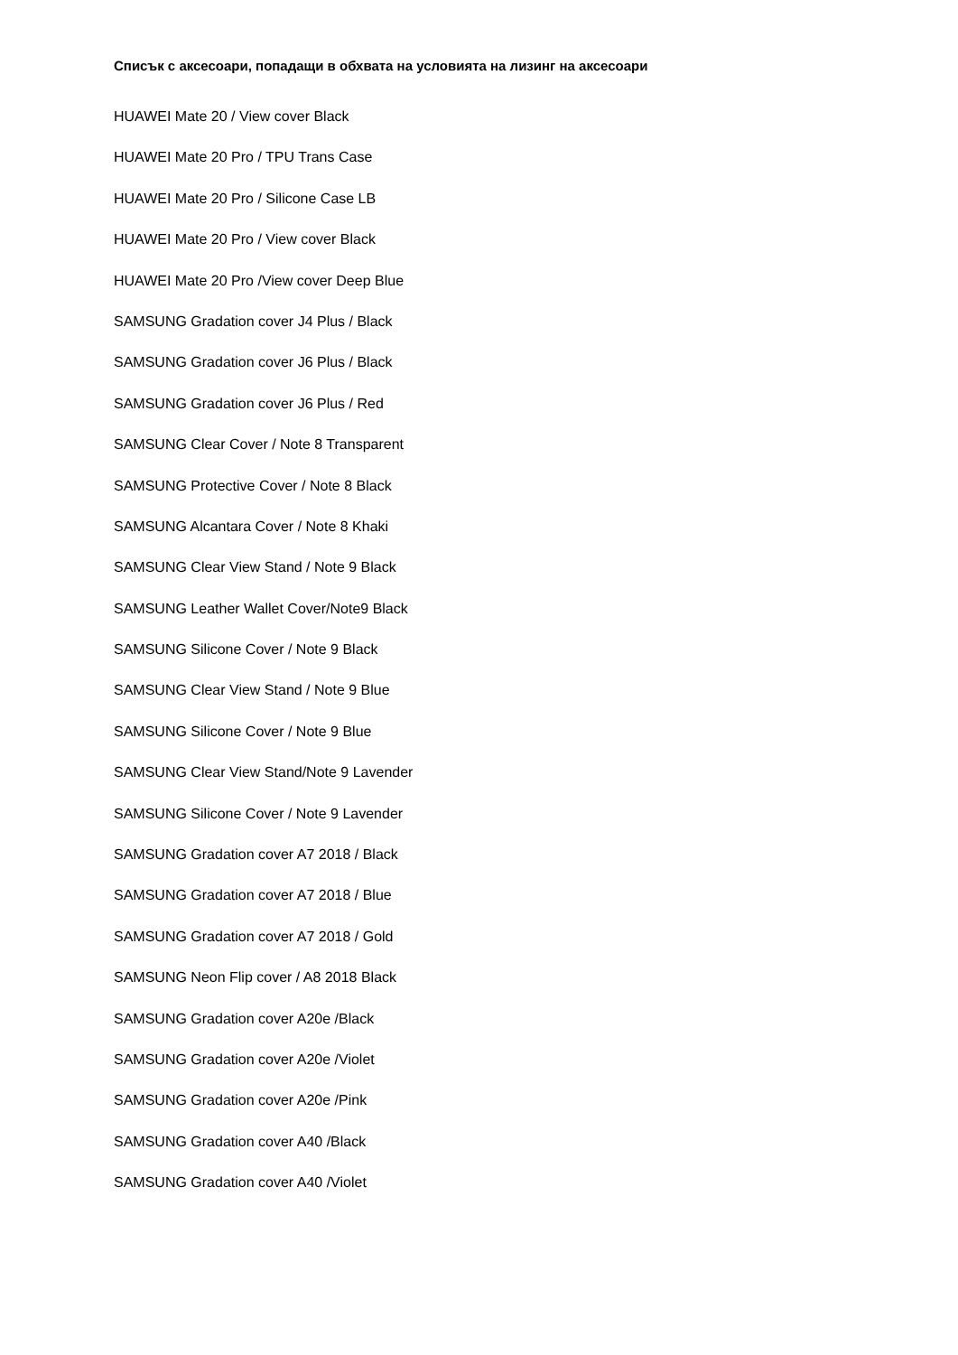Списък с аксесоари, попадащи в обхвата на условията на лизинг на аксесоари
HUAWEI Mate 20 / View cover Black
HUAWEI Mate 20 Pro / TPU Trans Case
HUAWEI Mate 20 Pro / Silicone Case LB
HUAWEI Mate 20 Pro / View cover Black
HUAWEI Mate 20 Pro /View cover Deep Blue
SAMSUNG Gradation cover J4 Plus / Black
SAMSUNG Gradation cover J6 Plus / Black
SAMSUNG Gradation cover J6 Plus / Red
SAMSUNG Clear Cover / Note 8 Transparent
SAMSUNG Protective Cover / Note 8 Black
SAMSUNG Alcantara Cover / Note 8 Khaki
SAMSUNG Clear View Stand / Note 9 Black
SAMSUNG Leather Wallet Cover/Note9 Black
SAMSUNG Silicone Cover / Note 9 Black
SAMSUNG Clear View Stand / Note 9 Blue
SAMSUNG Silicone Cover / Note 9 Blue
SAMSUNG Clear View Stand/Note 9 Lavender
SAMSUNG Silicone Cover / Note 9 Lavender
SAMSUNG Gradation cover A7 2018 / Black
SAMSUNG Gradation cover A7 2018 / Blue
SAMSUNG Gradation cover A7 2018 / Gold
SAMSUNG Neon Flip cover / A8 2018 Black
SAMSUNG Gradation cover A20e /Black
SAMSUNG Gradation cover A20e /Violet
SAMSUNG Gradation cover A20e /Pink
SAMSUNG Gradation cover A40 /Black
SAMSUNG Gradation cover A40 /Violet